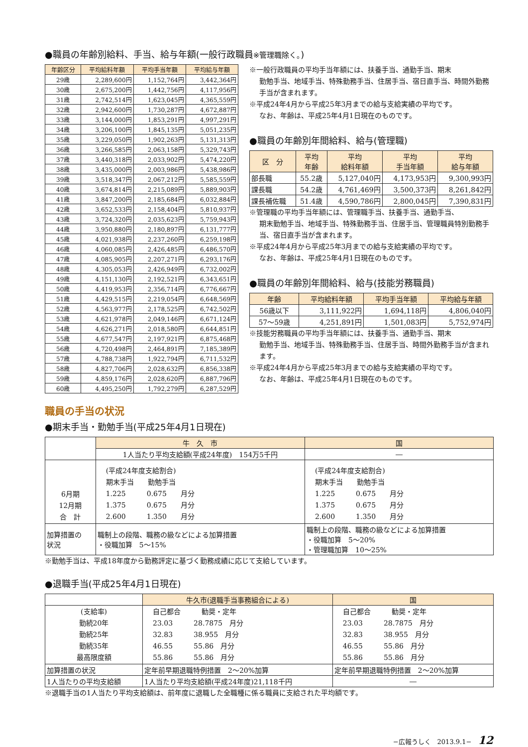●職員の年齢別給料、手当、給与年額(一般行政職員※管理職除く。)
| 年齢区分 | 平均給料年額 | 平均手当年額 | 平均給与年額 |
| --- | --- | --- | --- |
| 29歳 | 2,289,600円 | 1,152,764円 | 3,442,364円 |
| 30歳 | 2,675,200円 | 1,442,756円 | 4,117,956円 |
| 31歳 | 2,742,514円 | 1,623,045円 | 4,365,559円 |
| 32歳 | 2,942,600円 | 1,730,287円 | 4,672,887円 |
| 33歳 | 3,144,000円 | 1,853,291円 | 4,997,291円 |
| 34歳 | 3,206,100円 | 1,845,135円 | 5,051,235円 |
| 35歳 | 3,229,050円 | 1,902,263円 | 5,131,313円 |
| 36歳 | 3,266,585円 | 2,063,158円 | 5,329,743円 |
| 37歳 | 3,440,318円 | 2,033,902円 | 5,474,220円 |
| 38歳 | 3,435,000円 | 2,003,986円 | 5,438,986円 |
| 39歳 | 3,518,347円 | 2,067,212円 | 5,585,559円 |
| 40歳 | 3,674,814円 | 2,215,089円 | 5,889,903円 |
| 41歳 | 3,847,200円 | 2,185,684円 | 6,032,884円 |
| 42歳 | 3,652,533円 | 2,158,404円 | 5,810,937円 |
| 43歳 | 3,724,320円 | 2,035,623円 | 5,759,943円 |
| 44歳 | 3,950,880円 | 2,180,897円 | 6,131,777円 |
| 45歳 | 4,021,938円 | 2,237,260円 | 6,259,198円 |
| 46歳 | 4,060,085円 | 2,426,485円 | 6,486,570円 |
| 47歳 | 4,085,905円 | 2,207,271円 | 6,293,176円 |
| 48歳 | 4,305,053円 | 2,426,949円 | 6,732,002円 |
| 49歳 | 4,151,130円 | 2,192,521円 | 6,343,651円 |
| 50歳 | 4,419,953円 | 2,356,714円 | 6,776,667円 |
| 51歳 | 4,429,515円 | 2,219,054円 | 6,648,569円 |
| 52歳 | 4,563,977円 | 2,178,525円 | 6,742,502円 |
| 53歳 | 4,621,978円 | 2,049,146円 | 6,671,124円 |
| 54歳 | 4,626,271円 | 2,018,580円 | 6,644,851円 |
| 55歳 | 4,677,547円 | 2,197,921円 | 6,875,468円 |
| 56歳 | 4,720,498円 | 2,464,891円 | 7,185,389円 |
| 57歳 | 4,788,738円 | 1,922,794円 | 6,711,532円 |
| 58歳 | 4,827,706円 | 2,028,632円 | 6,856,338円 |
| 59歳 | 4,859,176円 | 2,028,620円 | 6,887,796円 |
| 60歳 | 4,495,250円 | 1,792,279円 | 6,287,529円 |
※一般行政職員の平均手当年額には、扶養手当、通勤手当、期末
勤勉手当、地域手当、特殊勤務手当、住居手当、宿日直手当、時間外勤務手当が含まれます。
※平成24年4月から平成25年3月までの給与支給実績の平均です。
なお、年齢は、平成25年4月1日現在のものです。
●職員の年齢別年間給料、給与(管理職)
| 区 分 | 平均 年齢 | 平均 給料年額 | 平均 手当年額 | 平均 給与年額 |
| --- | --- | --- | --- | --- |
| 部長職 | 55.2歳 | 5,127,040円 | 4,173,953円 | 9,300,993円 |
| 課長職 | 54.2歳 | 4,761,469円 | 3,500,373円 | 8,261,842円 |
| 課長補佐職 | 51.4歳 | 4,590,786円 | 2,800,045円 | 7,390,831円 |
※管理職の平均手当年額には、管理職手当、扶養手当、通勤手当、
期末勤勉手当、地域手当、特殊勤務手当、住居手当、管理職員特別勤務手当、宿日直手当が含まれます。
※平成24年4月から平成25年3月までの給与支給実績の平均です。
なお、年齢は、平成25年4月1日現在のものです。
●職員の年齢別年間給料、給与(技能労務職員)
| 年齢 | 平均給料年額 | 平均手当年額 | 平均給与年額 |
| --- | --- | --- | --- |
| 56歳以下 | 3,111,922円 | 1,694,118円 | 4,806,040円 |
| 57〜59歳 | 4,251,891円 | 1,501,083円 | 5,752,974円 |
※技能労務職員の平均手当年額には、扶養手当、通勤手当、期末
勤勉手当、地域手当、特殊勤務手当、住居手当、時間外勤務手当が含まれます。
※平成24年4月から平成25年3月までの給与支給実績の平均です。
なお、年齢は、平成25年4月1日現在のものです。
職員の手当の状況
●期末手当・勤勉手当(平成25年4月1日現在)
| | 牛 久 市 | 国 |
| | 1人当たり平均支給額(平成24年度) 154万5千円 | ― |
| 6月期 12月期 合 計 | (平成24年度支給割合) 期末手当 勤勉手当 1.225 0.675 月分 1.375 0.675 月分 2.600 1.350 月分 | (平成24年度支給割合) 期末手当 勤勉手当 1.225 0.675 月分 1.375 0.675 月分 2.600 1.350 月分 |
| 加算措置の 状況 | 職制上の段階、職務の級などによる加算措置 ・役職加算 5〜15% | 職制上の段階、職務の級などによる加算措置 ・役職加算 5〜20% ・管理職加算 10〜25% |
※勤勉手当は、平成18年度から勤務評定に基づく勤務成績に応じて支給しています。
●退職手当(平成25年4月1日現在)
| | 牛久市(退職手当事務組合による) | 国 |
| (支給率) 勤続20年 勤続25年 勤続35年 最高限度額 | 自己都合 勧奨・定年 23.03 28.7875 月分 32.83 38.955 月分 46.55 55.86 月分 55.86 55.86 月分 | 自己都合 勧奨・定年 23.03 28.7875 月分 32.83 38.955 月分 46.55 55.86 月分 55.86 55.86 月分 |
| 加算措置の状況 | 定年前早期退職特例措置 2〜20%加算 | 定年前早期退職特例措置 2〜20%加算 |
| 1人当たりの平均支給額 | 1人当たり平均支給額(平成24年度)21,118千円 | ― |
※退職手当の1人当たり平均支給額は、前年度に退職した全職種に係る職員に支給された平均額です。
−広報うしく　2013.9.1−　12